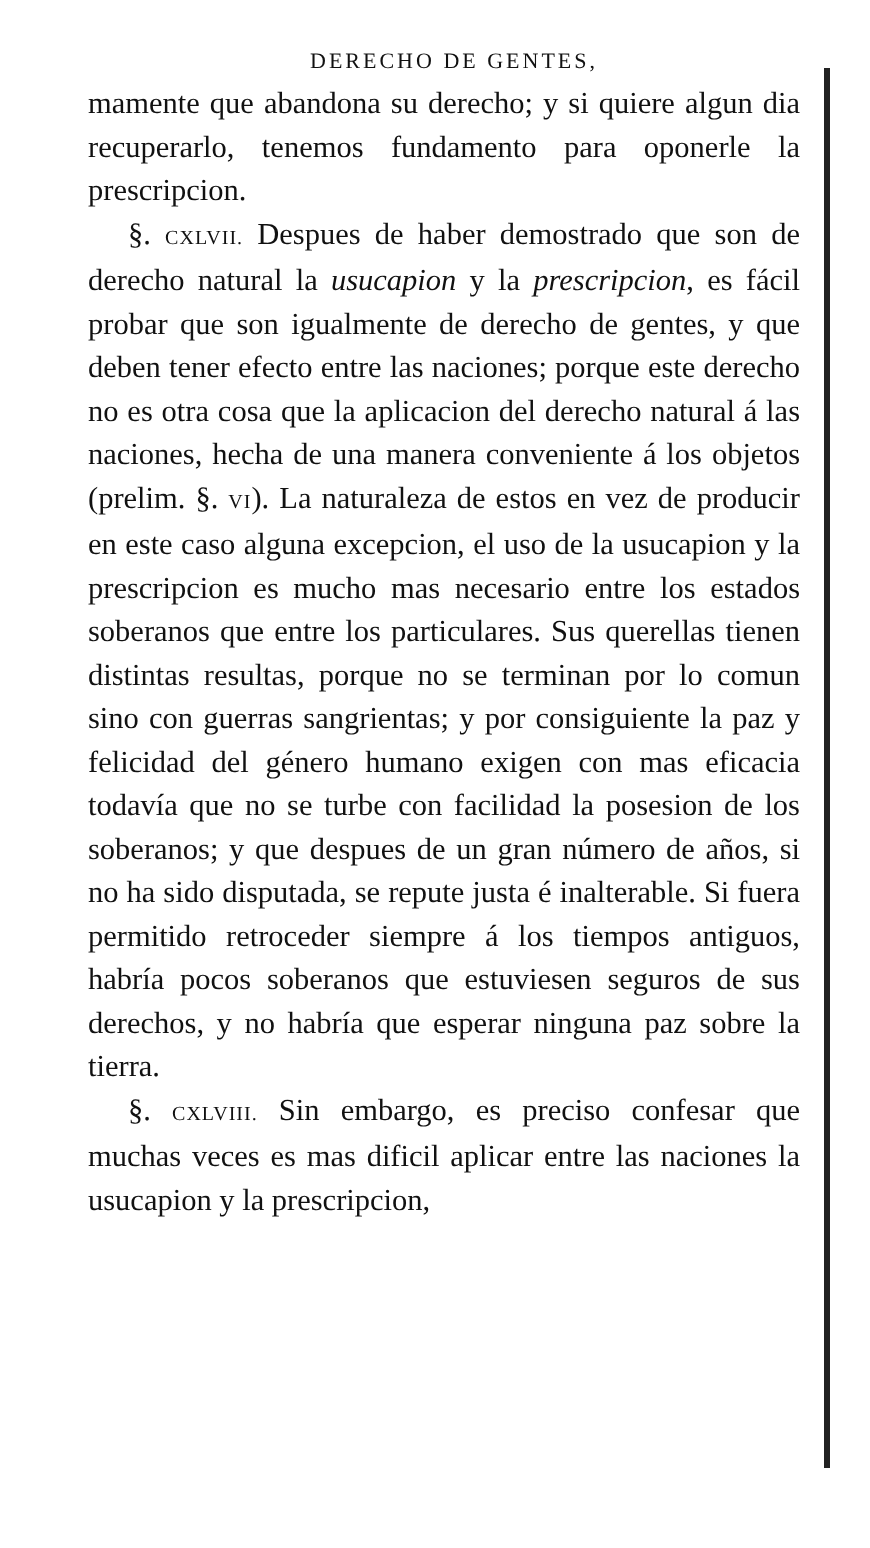DERECHO DE GENTES,
mamente que abandona su derecho; y si quiere algun dia recuperarlo, tenemos fundamento para oponerle la prescripcion.
§. CXLVII. Despues de haber demostrado que son de derecho natural la usucapion y la prescripcion, es fácil probar que son igualmente de derecho de gentes, y que deben tener efecto entre las naciones; porque este derecho no es otra cosa que la aplicacion del derecho natural á las naciones, hecha de una manera conveniente á los objetos (prelim. §. VI). La naturaleza de estos en vez de producir en este caso alguna excepcion, el uso de la usucapion y la prescripcion es mucho mas necesario entre los estados soberanos que entre los particulares. Sus querellas tienen distintas resultas, porque no se terminan por lo comun sino con guerras sangrientas; y por consiguiente la paz y felicidad del género humano exigen con mas eficacia todavía que no se turbe con facilidad la posesion de los soberanos; y que despues de un gran número de años, si no ha sido disputada, se repute justa é inalterable. Si fuera permitido retroceder siempre á los tiempos antiguos, habría pocos soberanos que estuviesen seguros de sus derechos, y no habría que esperar ninguna paz sobre la tierra.
§. CXLVIII. Sin embargo, es preciso confesar que muchas veces es mas dificil aplicar entre las naciones la usucapion y la prescripcion,